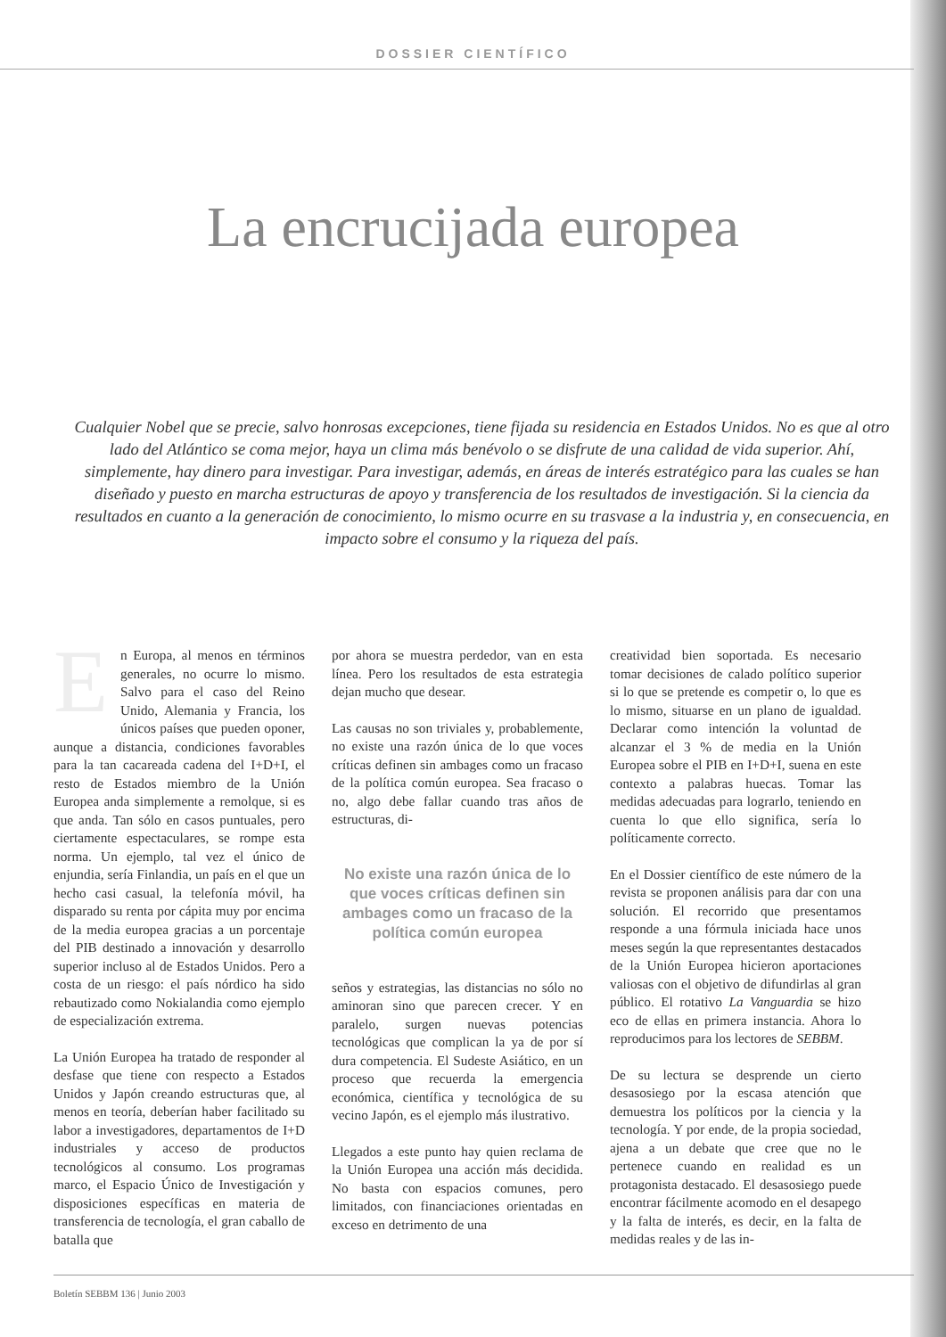DOSSIER CIENTÍFICO
La encrucijada europea
Cualquier Nobel que se precie, salvo honrosas excepciones, tiene fijada su residencia en Estados Unidos. No es que al otro lado del Atlántico se coma mejor, haya un clima más benévolo o se disfrute de una calidad de vida superior. Ahí, simplemente, hay dinero para investigar. Para investigar, además, en áreas de interés estratégico para las cuales se han diseñado y puesto en marcha estructuras de apoyo y transferencia de los resultados de investigación. Si la ciencia da resultados en cuanto a la generación de conocimiento, lo mismo ocurre en su trasvase a la industria y, en consecuencia, en impacto sobre el consumo y la riqueza del país.
En Europa, al menos en términos generales, no ocurre lo mismo. Salvo para el caso del Reino Unido, Alemania y Francia, los únicos países que pueden oponer, aunque a distancia, condiciones favorables para la tan cacareada cadena del I+D+I, el resto de Estados miembro de la Unión Europea anda simplemente a remolque, si es que anda. Tan sólo en casos puntuales, pero ciertamente espectaculares, se rompe esta norma. Un ejemplo, tal vez el único de enjundia, sería Finlandia, un país en el que un hecho casi casual, la telefonía móvil, ha disparado su renta por cápita muy por encima de la media europea gracias a un porcentaje del PIB destinado a innovación y desarrollo superior incluso al de Estados Unidos. Pero a costa de un riesgo: el país nórdico ha sido rebautizado como Nokialandia como ejemplo de especialización extrema.
La Unión Europea ha tratado de responder al desfase que tiene con respecto a Estados Unidos y Japón creando estructuras que, al menos en teoría, deberían haber facilitado su labor a investigadores, departamentos de I+D industriales y acceso de productos tecnológicos al consumo. Los programas marco, el Espacio Único de Investigación y disposiciones específicas en materia de transferencia de tecnología, el gran caballo de batalla que
por ahora se muestra perdedor, van en esta línea. Pero los resultados de esta estrategia dejan mucho que desear.
Las causas no son triviales y, probablemente, no existe una razón única de lo que voces críticas definen sin ambages como un fracaso de la política común europea. Sea fracaso o no, algo debe fallar cuando tras años de estructuras, di-
No existe una razón única de lo que voces críticas definen sin ambages como un fracaso de la política común europea
seños y estrategias, las distancias no sólo no aminoran sino que parecen crecer. Y en paralelo, surgen nuevas potencias tecnológicas que complican la ya de por sí dura competencia. El Sudeste Asiático, en un proceso que recuerda la emergencia económica, científica y tecnológica de su vecino Japón, es el ejemplo más ilustrativo.
Llegados a este punto hay quien reclama de la Unión Europea una acción más decidida. No basta con espacios comunes, pero limitados, con financiaciones orientadas en exceso en detrimento de una
creatividad bien soportada. Es necesario tomar decisiones de calado político superior si lo que se pretende es competir o, lo que es lo mismo, situarse en un plano de igualdad. Declarar como intención la voluntad de alcanzar el 3 % de media en la Unión Europea sobre el PIB en I+D+I, suena en este contexto a palabras huecas. Tomar las medidas adecuadas para lograrlo, teniendo en cuenta lo que ello significa, sería lo políticamente correcto.
En el Dossier científico de este número de la revista se proponen análisis para dar con una solución. El recorrido que presentamos responde a una fórmula iniciada hace unos meses según la que representantes destacados de la Unión Europea hicieron aportaciones valiosas con el objetivo de difundirlas al gran público. El rotativo La Vanguardia se hizo eco de ellas en primera instancia. Ahora lo reproducimos para los lectores de SEBBM.
De su lectura se desprende un cierto desasosiego por la escasa atención que demuestra los políticos por la ciencia y la tecnología. Y por ende, de la propia sociedad, ajena a un debate que cree que no le pertenece cuando en realidad es un protagonista destacado. El desasosiego puede encontrar fácilmente acomodo en el desapego y la falta de interés, es decir, en la falta de medidas reales y de las in-
Boletín SEBBM 136 | Junio 2003